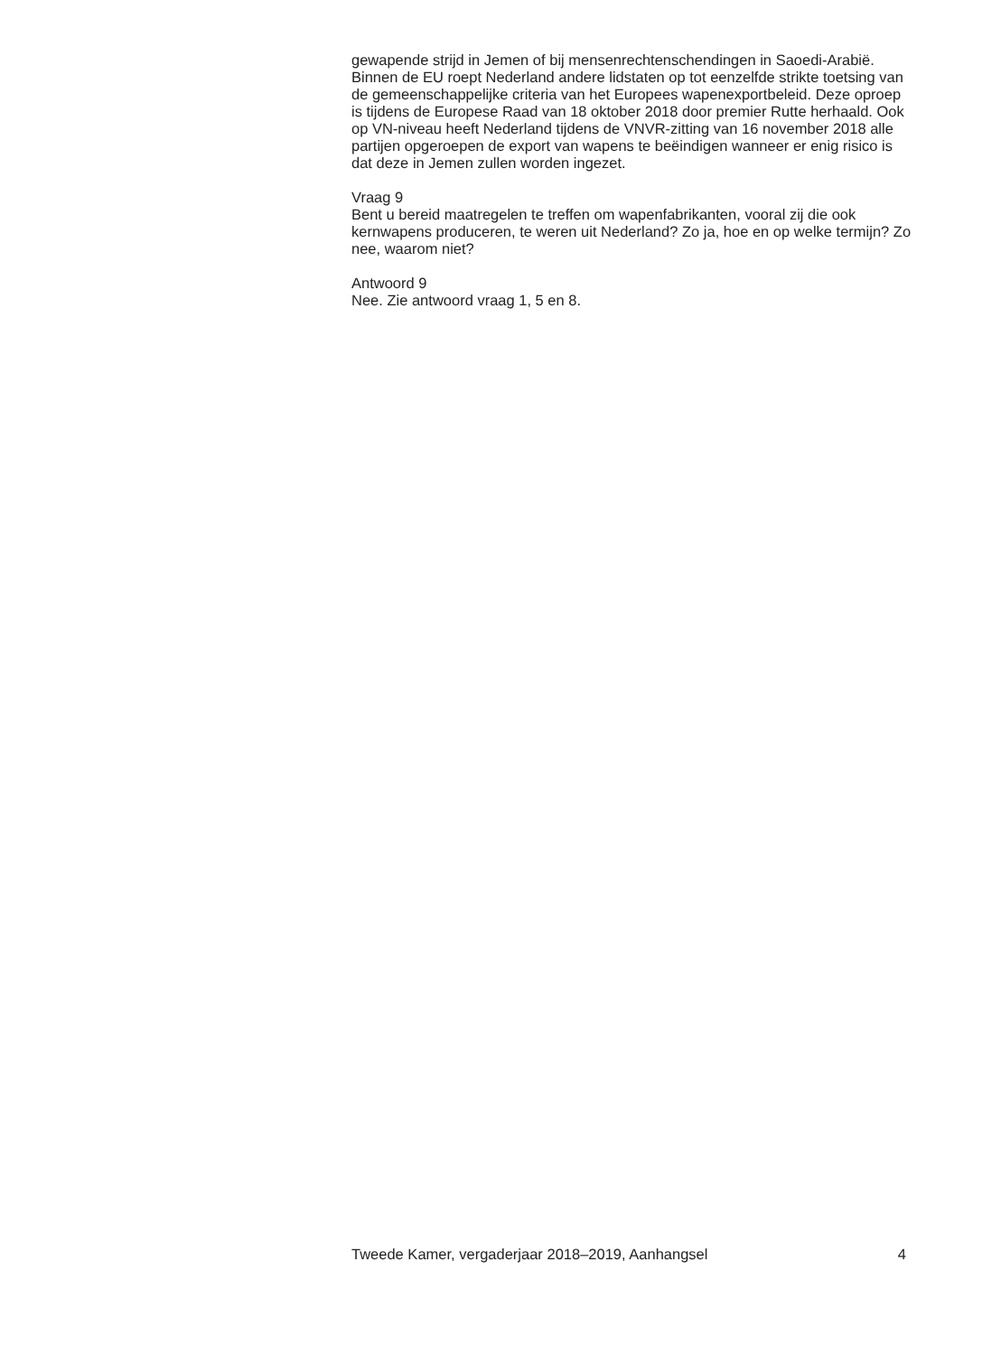gewapende strijd in Jemen of bij mensenrechtenschendingen in Saoedi-Arabië. Binnen de EU roept Nederland andere lidstaten op tot eenzelfde strikte toetsing van de gemeenschappelijke criteria van het Europees wapenexportbeleid. Deze oproep is tijdens de Europese Raad van 18 oktober 2018 door premier Rutte herhaald. Ook op VN-niveau heeft Nederland tijdens de VNVR-zitting van 16 november 2018 alle partijen opgeroepen de export van wapens te beëindigen wanneer er enig risico is dat deze in Jemen zullen worden ingezet.
Vraag 9
Bent u bereid maatregelen te treffen om wapenfabrikanten, vooral zij die ook kernwapens produceren, te weren uit Nederland? Zo ja, hoe en op welke termijn? Zo nee, waarom niet?
Antwoord 9
Nee. Zie antwoord vraag 1, 5 en 8.
Tweede Kamer, vergaderjaar 2018–2019, Aanhangsel 4